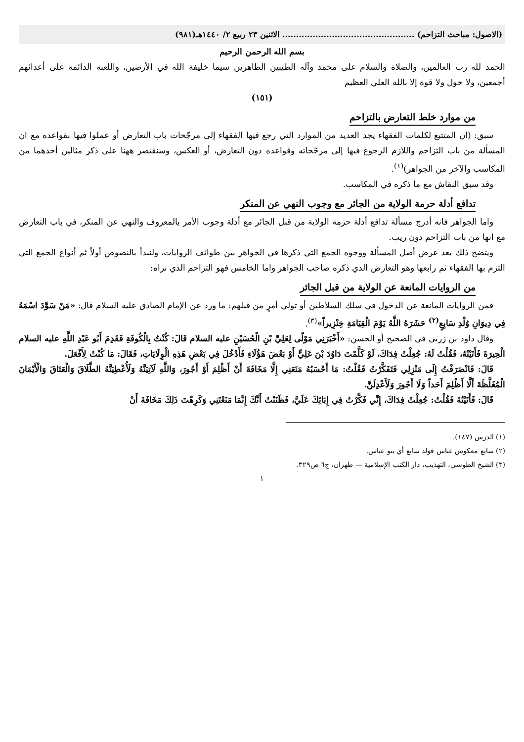(الاصول: مباحث التزاحم) ................................................ الاثنين ٢٣ ربيع ٢/ ١٤٤٠هـ(٩٨١)
بسم الله الرحمن الرحيم
الحمد لله رب العالمين، والصلاة والسلام على محمد وآله الطيبين الطاهرين سيما خليفة الله في الأرضين، واللعنة الدائمة على أعدائهم أجمعين، ولا حول ولا قوة إلا بالله العلي العظيم
(١٥١)
من موارد خلط التعارض بالتزاحم
سبق: (ان المتتبع لكلمات الفقهاء يجد العديد من الموارد التي رجع فيها الفقهاء إلى مرجّحات باب التعارض أو عملوا فيها بقواعده مع ان المسألة من باب التزاحم واللازم الرجوع فيها إلى مرجّحاته وقواعده دون التعارض، أو العكس، وسنقتصر ههنا على ذكر مثالين أحدهما من المكاسب والآخر من الجواهر)<sup>(١)</sup>.
وقد سبق النقاش مع ما ذكره في المكاسب.
تدافع أدلة حرمة الولاية من الجائر مع وجوب النهي عن المنكر
واما الجواهر فانه أدرج مسألة تدافع أدلة حرمة الولاية من قبل الجائر مع أدلة وجوب الأمر بالمعروف والنهي عن المنكر، في باب التعارض مع انها من باب التزاحم دون ريب.
ويتضح ذلك بعد عرض أصل المسألة ووجوه الجمع التي ذكرها في الجواهر بين طوائف الروايات، ولنبدأ بالنصوص أولاً ثم أنواع الجمع التي التزم بها الفقهاء ثم رابعها وهو التعارض الذي ذكره صاحب الجواهر واما الخامس فهو التزاحم الذي نراه:
من الروايات المانعة عن الولاية من قبل الجائر
فمن الروايات المانعة عن الدخول في سلك السلاطين أو تولي أمرٍ من قبلهم: ما ورد عن الإمام الصادق عليه السلام قال: «مَنْ سَوَّدَ اسْمَهُ فِي دِيوَانِ وُلْدِ سَابِعٍ<sup>(٢)</sup> حَشَرَهُ اللَّهُ يَوْمَ الْقِيَامَةِ خِنْزِيراً»<sup>(٣)</sup>.
وقال داود بن زربي في الصحيح أو الحسن: «أَخْبَرَنِي مَوْلًى لِعَلِيِّ بْنِ الْحُسَيْنِ عليه السلام قَالَ: كُنْتُ بِالْكُوفَةِ فَقَدِمَ أَبُو عَبْدِ اللَّهِ عليه السلام الْحِيرَةَ فَأَتَيْتُهُ، فَقُلْتُ لَهُ: جُعِلْتُ فِدَاكَ، لَوْ كَلَّمْتَ دَاوُدَ بْنَ عَلِيٍّ أَوْ بَعْضَ هَؤُلَاءِ فَأَدْخُلَ فِي بَعْضِ هَذِهِ الْوِلَايَاتِ، فَقَالَ: مَا كُنْتُ لِأَفْعَلَ.
قَالَ: فَانْصَرَفْتُ إِلَى مَنْزِلِي فَتَفَكَّرْتُ فَقُلْتُ: مَا أَحْسَبُهُ مَنَعَنِي إِلَّا مَخَافَةَ أَنْ أَظْلِمَ أَوْ أَجُورَ، وَاللَّهِ لَآتِيَنَّهُ وَلَأُعْطِيَنَّهُ الطَّلَاقَ وَالْعَتَاقَ وَالْأَيْمَانَ الْمُغَلَّظَةَ أَلَّا أَظْلِمَ أَحَداً وَلَا أَجُورَ وَلَأَعْدِلَنَّ.
قَالَ: فَأَتَيْتُهُ فَقُلْتُ: جُعِلْتُ فِدَاكَ، إِنِّي فَكَّرْتُ فِي إِبَائِكَ عَلَيَّ، فَظَنَنْتُ أَنَّكَ إِنَّمَا مَنَعْتَنِي وَكَرِهْتَ ذَلِكَ مَخَافَةَ أَنْ
(١) الدرس (١٤٧).
(٢) سابع معكوس عباس فولد سابع أي بنو عباس.
(٣) الشيخ الطوسي، التهذيب، دار الكتب الإسلامية — طهران، ج٦ ص٣٢٩.
١